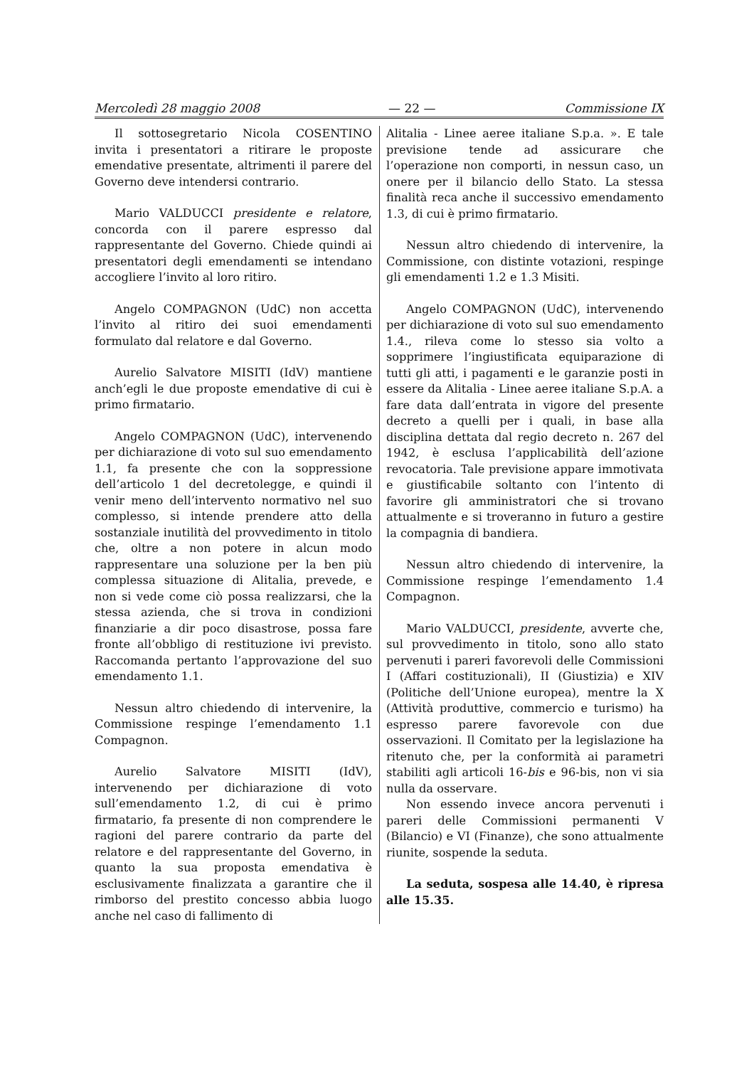Mercoledì 28 maggio 2008 — 22 — Commissione IX
Il sottosegretario Nicola COSENTINO invita i presentatori a ritirare le proposte emendative presentate, altrimenti il parere del Governo deve intendersi contrario.
Mario VALDUCCI presidente e relatore, concorda con il parere espresso dal rappresentante del Governo. Chiede quindi ai presentatori degli emendamenti se intendano accogliere l’invito al loro ritiro.
Angelo COMPAGNON (UdC) non accetta l’invito al ritiro dei suoi emendamenti formulato dal relatore e dal Governo.
Aurelio Salvatore MISITI (IdV) mantiene anch’egli le due proposte emendative di cui è primo firmatario.
Angelo COMPAGNON (UdC), intervenendo per dichiarazione di voto sul suo emendamento 1.1, fa presente che con la soppressione dell’articolo 1 del decretolegge, e quindi il venir meno dell’intervento normativo nel suo complesso, si intende prendere atto della sostanziale inutilità del provvedimento in titolo che, oltre a non potere in alcun modo rappresentare una soluzione per la ben più complessa situazione di Alitalia, prevede, e non si vede come ciò possa realizzarsi, che la stessa azienda, che si trova in condizioni finanziarie a dir poco disastrose, possa fare fronte all’obbligo di restituzione ivi previsto. Raccomanda pertanto l’approvazione del suo emendamento 1.1.
Nessun altro chiedendo di intervenire, la Commissione respinge l’emendamento 1.1 Compagnon.
Aurelio Salvatore MISITI (IdV), intervenendo per dichiarazione di voto sull’emendamento 1.2, di cui è primo firmatario, fa presente di non comprendere le ragioni del parere contrario da parte del relatore e del rappresentante del Governo, in quanto la sua proposta emendativa è esclusivamente finalizzata a garantire che il rimborso del prestito concesso abbia luogo anche nel caso di fallimento di
Alitalia - Linee aeree italiane S.p.a. ». E tale previsione tende ad assicurare che l’operazione non comporti, in nessun caso, un onere per il bilancio dello Stato. La stessa finalità reca anche il successivo emendamento 1.3, di cui è primo firmatario.
Nessun altro chiedendo di intervenire, la Commissione, con distinte votazioni, respinge gli emendamenti 1.2 e 1.3 Misiti.
Angelo COMPAGNON (UdC), intervenendo per dichiarazione di voto sul suo emendamento 1.4., rileva come lo stesso sia volto a sopprimere l’ingiustificata equiparazione di tutti gli atti, i pagamenti e le garanzie posti in essere da Alitalia - Linee aeree italiane S.p.A. a fare data dall’entrata in vigore del presente decreto a quelli per i quali, in base alla disciplina dettata dal regio decreto n. 267 del 1942, è esclusa l’applicabilità dell’azione revocatoria. Tale previsione appare immotivata e giustificabile soltanto con l’intento di favorire gli amministratori che si trovano attualmente e si troveranno in futuro a gestire la compagnia di bandiera.
Nessun altro chiedendo di intervenire, la Commissione respinge l’emendamento 1.4 Compagnon.
Mario VALDUCCI, presidente, avverte che, sul provvedimento in titolo, sono allo stato pervenuti i pareri favorevoli delle Commissioni I (Affari costituzionali), II (Giustizia) e XIV (Politiche dell’Unione europea), mentre la X (Attività produttive, commercio e turismo) ha espresso parere favorevole con due osservazioni. Il Comitato per la legislazione ha ritenuto che, per la conformità ai parametri stabiliti agli articoli 16-bis e 96-bis, non vi sia nulla da osservare.
Non essendo invece ancora pervenuti i pareri delle Commissioni permanenti V (Bilancio) e VI (Finanze), che sono attualmente riunite, sospende la seduta.
La seduta, sospesa alle 14.40, è ripresa alle 15.35.